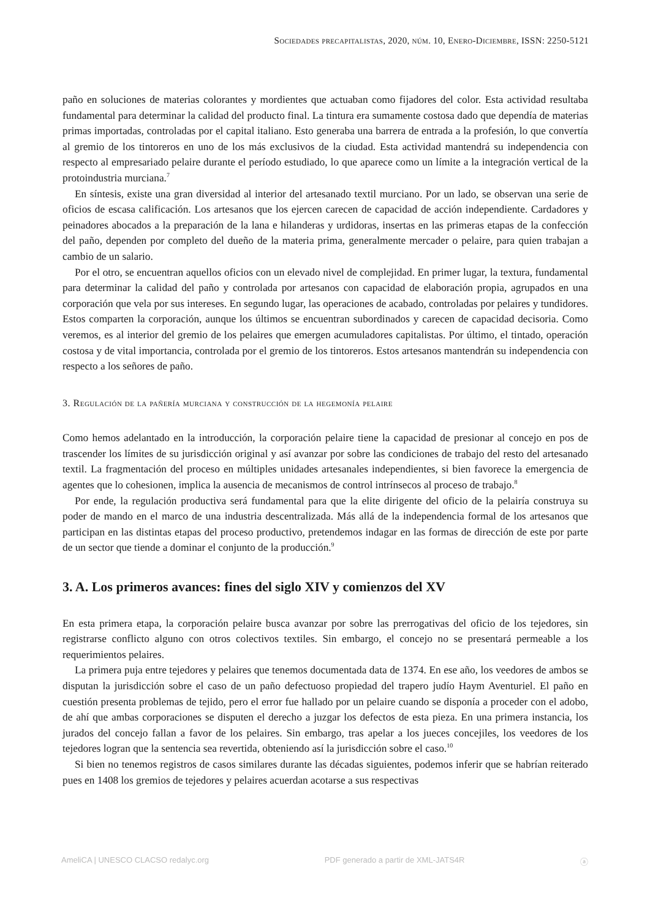Sociedades precapitalistas, 2020, núm. 10, Enero-Diciembre, ISSN: 2250-5121
paño en soluciones de materias colorantes y mordientes que actuaban como fijadores del color. Esta actividad resultaba fundamental para determinar la calidad del producto final. La tintura era sumamente costosa dado que dependía de materias primas importadas, controladas por el capital italiano. Esto generaba una barrera de entrada a la profesión, lo que convertía al gremio de los tintoreros en uno de los más exclusivos de la ciudad. Esta actividad mantendrá su independencia con respecto al empresariado pelaire durante el período estudiado, lo que aparece como un límite a la integración vertical de la protoindustria murciana.<sup>7</sup>
En síntesis, existe una gran diversidad al interior del artesanado textil murciano. Por un lado, se observan una serie de oficios de escasa calificación. Los artesanos que los ejercen carecen de capacidad de acción independiente. Cardadores y peinadores abocados a la preparación de la lana e hilanderas y urdidoras, insertas en las primeras etapas de la confección del paño, dependen por completo del dueño de la materia prima, generalmente mercader o pelaire, para quien trabajan a cambio de un salario.
Por el otro, se encuentran aquellos oficios con un elevado nivel de complejidad. En primer lugar, la textura, fundamental para determinar la calidad del paño y controlada por artesanos con capacidad de elaboración propia, agrupados en una corporación que vela por sus intereses. En segundo lugar, las operaciones de acabado, controladas por pelaires y tundidores. Estos comparten la corporación, aunque los últimos se encuentran subordinados y carecen de capacidad decisoria. Como veremos, es al interior del gremio de los pelaires que emergen acumuladores capitalistas. Por último, el tintado, operación costosa y de vital importancia, controlada por el gremio de los tintoreros. Estos artesanos mantendrán su independencia con respecto a los señores de paño.
3. Regulación de la pañería murciana y construcción de la hegemonía pelaire
Como hemos adelantado en la introducción, la corporación pelaire tiene la capacidad de presionar al concejo en pos de trascender los límites de su jurisdicción original y así avanzar por sobre las condiciones de trabajo del resto del artesanado textil. La fragmentación del proceso en múltiples unidades artesanales independientes, si bien favorece la emergencia de agentes que lo cohesionen, implica la ausencia de mecanismos de control intrínsecos al proceso de trabajo.<sup>8</sup>
Por ende, la regulación productiva será fundamental para que la elite dirigente del oficio de la pelairía construya su poder de mando en el marco de una industria descentralizada. Más allá de la independencia formal de los artesanos que participan en las distintas etapas del proceso productivo, pretendemos indagar en las formas de dirección de este por parte de un sector que tiende a dominar el conjunto de la producción.<sup>9</sup>
3. A. Los primeros avances: fines del siglo XIV y comienzos del XV
En esta primera etapa, la corporación pelaire busca avanzar por sobre las prerrogativas del oficio de los tejedores, sin registrarse conflicto alguno con otros colectivos textiles. Sin embargo, el concejo no se presentará permeable a los requerimientos pelaires.
La primera puja entre tejedores y pelaires que tenemos documentada data de 1374. En ese año, los veedores de ambos se disputan la jurisdicción sobre el caso de un paño defectuoso propiedad del trapero judío Haym Aventuriel. El paño en cuestión presenta problemas de tejido, pero el error fue hallado por un pelaire cuando se disponía a proceder con el adobo, de ahí que ambas corporaciones se disputen el derecho a juzgar los defectos de esta pieza. En una primera instancia, los jurados del concejo fallan a favor de los pelaires. Sin embargo, tras apelar a los jueces concejiles, los veedores de los tejedores logran que la sentencia sea revertida, obteniendo así la jurisdicción sobre el caso.<sup>10</sup>
Si bien no tenemos registros de casos similares durante las décadas siguientes, podemos inferir que se habrían reiterado pues en 1408 los gremios de tejedores y pelaires acuerdan acotarse a sus respectivas
AmeliCA | UNESCO CLACSO redalyc.org PDF generado a partir de XML-JATS4R ⓐ